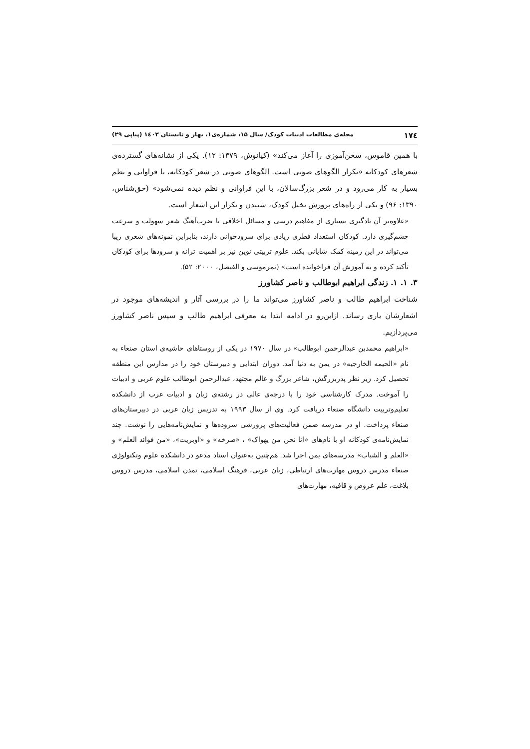۱۷٤ مجله‌ی مطالعات ادبیات کودک/ سال ۱۵، شماره‌ی۱، بهار و تابستان ۱٤۰۳ (پیاپی ۲۹)
با همین قاموس، سخن‌آموزی را آغاز می‌کند» (کیانوش، ۱۳۷۹: ۱۲). یکی از نشانه‌های گسترده‌ی شعرهای کودکانه «تکرار الگوهای صوتی است. الگوهای صوتی در شعر کودکانه، با فراوانی و نظم بسیار به کار می‌رود و در شعر بزرگ‌سالان، با این فراوانی و نظم دیده نمی‌شود» (حق‌شناس، ۱۳۹۰: ۹۶) و یکی از راه‌های پرورش تخیل کودک، شنیدن و تکرار این اشعار است.
«علاوه‌بر آن یادگیری بسیاری از مفاهیم درسی و مسائل اخلاقی با ضرب‌آهنگ شعر سهولت و سرعت چشم‌گیری دارد. کودکان استعداد فطری زیادی برای سرودخوانی دارند، بنابراین نمونه‌های شعری زیبا می‌تواند در این زمینه کمک شایانی بکند. علوم تربیتی نوین نیز بر اهمیت ترانه و سرودها برای کودکان تأکید کرده و به آموزش آن فراخوانده است» (نمرموسی و الفیصل، ۲۰۰۰: ۵۲).
۳. ۱. ۱. زندگی ابراهیم ابوطالب و ناصر کشاورز
شناخت ابراهیم طالب و ناصر کشاورز می‌تواند ما را در بررسی آثار و اندیشه‌های موجود در اشعارشان یاری رساند. ازاین‌رو در ادامه ابتدا به معرفی ابراهیم طالب و سپس ناصر کشاورز می‌پردازیم.
«ابراهیم محمدبن عبدالرحمن ابوطالب» در سال ۱۹۷۰ در یکی از روستاهای حاشیه‌ی استان صنعاء به نام «الحیمه الخارجیه» در یمن به دنیا آمد. دوران ابتدایی و دبیرستان خود را در مدارس این منطقه تحصیل کرد. زیر نظر پدربزرگش، شاعر بزرگ و عالم مجتهد، عبدالرحمن ابوطالب علوم عربی و ادبیات را آموخت. مدرک کارشناسی خود را با درجه‌ی عالی در رشته‌ی زبان و ادبیات عرب از دانشکده تعلیم‌وتربیت دانشگاه صنعاء دریافت کرد. وی از سال ۱۹۹۳ به تدریس زبان عربی در دبیرستان‌های صنعاء پرداخت. او در مدرسه ضمن فعالیت‌های پرورشی سروده‌ها و نمایش‌نامه‌هایی را نوشت. چند نمایش‌نامه‌ی کودکانه او با نام‌های «انا نحن من یهواک» ، «صرخه» و «اوبریت»، «من فوائد العلم» و «العلم و الشباب» مدرسه‌های یمن اجرا شد. هم‌چنین به‌عنوان استاد مدعو در دانشکده علوم وتکنولوژی صنعاء مدرس دروس مهارت‌های ارتباطی، زبان عربی، فرهنگ اسلامی، تمدن اسلامی، مدرس دروس بلاغت، علم عروض و قافیه، مهارت‌های